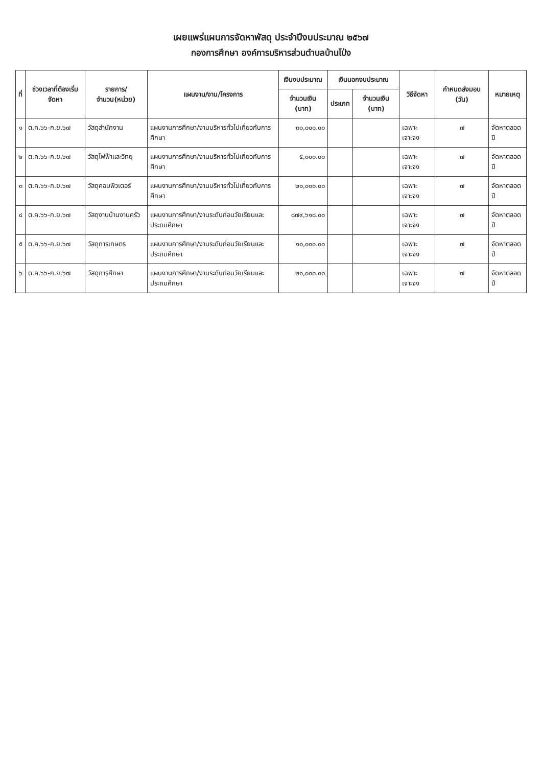เผยแพร่แผนการจัดหาพัสดุ ประจำปีงบประมาณ ๒๕๖๗
กองการศึกษา องค์การบริหารส่วนตำบลบ้านโป่ง
| ที่ | ช่วงเวลาที่ต้องเริ่มจัดหา | รายการ/จำนวน(หน่วย) | แผนงาน/งาน/โครงการ | เงินงบประมาณ | เงินนอกงบประมาณ | | วิธีจัดหา | กำหนดส่งมอบ (วัน) | หมายเหตุ |
| --- | --- | --- | --- | --- | --- | --- | --- | --- | --- |
| | | | | จำนวนเงิน (บาท) | ประเภท | จำนวนเงิน (บาท) | | | |
| ๑ | ต.ค.๖๖-ก.ย.๖๗ | วัสดุสำนักงาน | แผนงานการศึกษา/งานบริหารทั่วไปเกี่ยวกับการศึกษา | ๓๐,๐๐๐.๐๐ | | | เฉพาะเจาะจง | ๗ | จัดหาตลอดปี |
| ๒ | ต.ค.๖๖-ก.ย.๖๗ | วัสดุไฟฟ้าและวิทยุ | แผนงานการศึกษา/งานบริหารทั่วไปเกี่ยวกับการศึกษา | ๕,๐๐๐.๐๐ | | | เฉพาะเจาะจง | ๗ | จัดหาตลอดปี |
| ๓ | ต.ค.๖๖-ก.ย.๖๗ | วัสดุคอมพิวเตอร์ | แผนงานการศึกษา/งานบริหารทั่วไปเกี่ยวกับการศึกษา | ๒๐,๐๐๐.๐๐ | | | เฉพาะเจาะจง | ๗ | จัดหาตลอดปี |
| ๔ | ต.ค.๖๖-ก.ย.๖๗ | วัสดุงานบ้านงานครัว | แผนงานการศึกษา/งานระดับก่อนวัยเรียนและประถมศึกษา | ๘๗๙,๖๑๘.๐๐ | | | เฉพาะเจาะจง | ๗ | จัดหาตลอดปี |
| ๕ | ต.ค.๖๖-ก.ย.๖๗ | วัสดุการเกษตร | แผนงานการศึกษา/งานระดับก่อนวัยเรียนและประถมศึกษา | ๑๐,๐๐๐.๐๐ | | | เฉพาะเจาะจง | ๗ | จัดหาตลอดปี |
| ๖ | ต.ค.๖๖-ก.ย.๖๗ | วัสดุการศึกษา | แผนงานการศึกษา/งานระดับก่อนวัยเรียนและประถมศึกษา | ๒๐,๐๐๐.๐๐ | | | เฉพาะเจาะจง | ๗ | จัดหาตลอดปี |